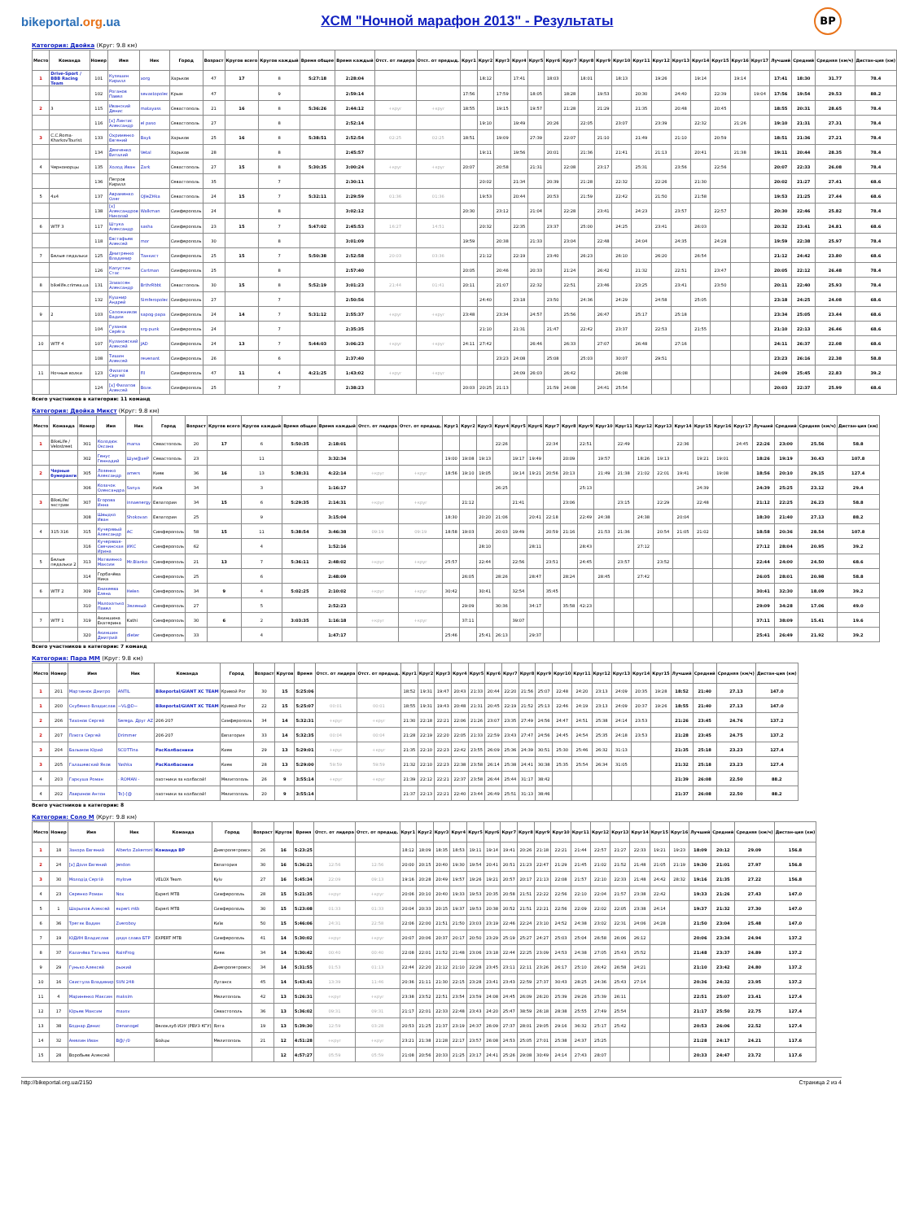bikeportal.org.ua
XCM "Ночной марафон 2013" - Результаты
BP
Категория: Двойка (Круг: 9.8 км)
| Место | Команда | Номер | Имя | Ник | Город | Возраст | Кругов всего | Кругов каждый | Время общее | Время каждый | Отст. от лидера | Отст. от предыд. | Круг1 | Круг2 | Круг3 | Круг4 | Круг5 | Круг6 | Круг7 | Круг8 | Круг9 | Круг10 | Круг11 | Круг12 | Круг13 | Круг14 | Круг15 | Круг16 | Круг17 | Лучший | Средний | Средняя (км/ч) | Дистан-ция (км) |
| --- | --- | --- | --- | --- | --- | --- | --- | --- | --- | --- | --- | --- | --- | --- | --- | --- | --- | --- | --- | --- | --- | --- | --- | --- | --- | --- | --- | --- | --- | --- | --- | --- | --- |
| 1 | Drive-Sport / BBB Racing Team | 101 | Кузяшин Кирилл | xorg | Харьков | 47 | 17 | 8 | 5:27:18 | 2:28:04 | | | | 18:12 | | 17:41 | | 18:03 | | 18:01 | | 18:13 | | 19:26 | | 19:14 | | 19:14 | | 17:41 | 18:30 | 31.77 | 78.4 |
| | | 102 | Роганов Павел | sevastopolec | Крым | 47 | | 9 | | 2:59:14 | | | 17:56 | | 17:59 | | 18:05 | | 18:28 | | 19:53 | | 20:30 | | 24:40 | | 22:39 | | 19:04 | 17:56 | 19:54 | 29.53 | 88.2 |
| 2 | 3 | 115 | Иванский Денис | matayass | Севастополь | 21 | 16 | 8 | 5:36:26 | 2:44:12 | +круг | +круг | 18:55 | | 19:15 | | 19:57 | | 21:28 | | 21:29 | | 21:35 | | 20:48 | | 20:45 | | | 18:55 | 20:31 | 28.65 | 78.4 |
| | | 116 | [x] Линтис Александр | el paso | Севастополь | 27 | | 8 | | 2:52:14 | | | | 19:10 | | 19:49 | | 20:26 | | 22:05 | | 23:07 | | 23:39 | | 22:32 | | 21:26 | | 19:10 | 21:31 | 27.31 | 78.4 |
| 3 | C.C.Roma-KharkovTourist | 133 | Охрименко Евгений | Bayk | Харьков | 25 | 16 | 8 | 5:38:51 | 2:52:54 | 02:25 | 02:25 | 18:51 | | 19:09 | | 27:39 | | 22:07 | | 21:10 | | 21:49 | | 21:10 | | 20:59 | | | 18:51 | 21:36 | 27.21 | 78.4 |
| | | 134 | Демченко Виталий | Vetal | Харьков | 28 | | 8 | | 2:45:57 | | | | 19:11 | | 19:56 | | 20:01 | | 21:36 | | 21:41 | | 21:13 | | 20:41 | | 21:38 | | 19:11 | 20:44 | 28.35 | 78.4 |
| 4 | Черноморцы | 135 | Холод Иван | Zark | Севастополь | 27 | 15 | 8 | 5:30:35 | 3:00:24 | +круг | +круг | 20:07 | | 20:58 | | 21:31 | | 22:08 | | 23:17 | | 25:31 | | 23:56 | | 22:56 | | | 20:07 | 22:33 | 26.08 | 78.4 |
| | | 136 | Петров Кирилл | | Севастополь | 35 | | 7 | | 2:30:11 | | | | 20:02 | | 21:34 | | 20:39 | | 21:28 | | 22:32 | | 22:26 | | 21:30 | | | | 20:02 | 21:27 | 27.41 | 68.6 |
| 5 | 4x4 | 137 | Авраменко Олег | OJIeZHka | Севастополь | 24 | 15 | 7 | 5:32:11 | 2:29:59 | 01:36 | 01:36 | | 19:53 | | 20:44 | | 20:53 | | 21:59 | | 22:42 | | 21:50 | | 21:58 | | | | 19:53 | 21:25 | 27.44 | 68.6 |
| | | 138 | [x] Александров Николай | Walkman | Симферополь | 24 | | 8 | | 3:02:12 | | | 20:30 | | 23:12 | | 21:04 | | 22:28 | | 23:41 | | 24:23 | | 23:57 | | 22:57 | | | 20:30 | 22:46 | 25.82 | 78.4 |
| 6 | WTF 3 | 117 | Штука Александр | sasha | Симферополь | 23 | 15 | 7 | 5:47:02 | 2:45:53 | 16:27 | 14:51 | | 20:32 | | 22:35 | | 23:37 | | 25:00 | | 24:25 | | 23:41 | | 26:03 | | | | 20:32 | 23:41 | 24.81 | 68.6 |
| | | 118 | Евстафьев Алексей | mor | Симферополь | 30 | | 8 | | 3:01:09 | | | 19:59 | | 20:38 | | 21:33 | | 23:04 | | 22:48 | | 24:04 | | 24:35 | | 24:28 | | | 19:59 | 22:38 | 25.97 | 78.4 |
| 7 | Белые педальки | 125 | Дмитренко Владимир | Танкист | Симферополь | 25 | 15 | 7 | 5:50:38 | 2:52:58 | 20:03 | 03:36 | | 21:12 | | 22:19 | | 23:40 | | 26:23 | | 26:10 | | 26:20 | | 26:54 | | | | 21:12 | 24:42 | 23.80 | 68.6 |
| | | 126 | Капустин Стас | Cartman | Симферополь | 25 | | 8 | | 2:57:40 | | | 20:05 | | 20:46 | | 20:33 | | 21:24 | | 26:42 | | 21:32 | | 22:51 | | 23:47 | | | 20:05 | 22:12 | 26.48 | 78.4 |
| 8 | bikelife.crimea.ua | 131 | Элиассен Александр | BrthrRbbt | Севастополь | 30 | 15 | 8 | 5:52:19 | 3:01:23 | 21:44 | 01:41 | 20:11 | | 21:07 | | 22:32 | | 22:51 | | 23:46 | | 23:25 | | 23:41 | | 23:50 | | | 20:11 | 22:40 | 25.93 | 78.4 |
| | | 132 | Кушнир Андрей | Simferopolec | Симферополь | 27 | | 7 | | 2:50:56 | | | | 24:40 | | 23:18 | | 23:50 | | 24:36 | | 24:29 | | 24:58 | | 25:05 | | | | 23:18 | 24:25 | 24.08 | 68.6 |
| 9 | 2 | 103 | Сапожников Вадим | sapog-papa | Симферополь | 24 | 14 | 7 | 5:31:12 | 2:55:37 | +круг | +круг | 23:48 | | 23:34 | | 24:57 | | 25:56 | | 26:47 | | 25:17 | | 25:18 | | | | | 23:34 | 25:05 | 23.44 | 68.6 |
| | | 104 | Гузанов Серёга | srg-punk | Симферополь | 24 | | 7 | | 2:35:35 | | | | 21:10 | | 21:31 | | 21:47 | | 22:42 | | 23:37 | | 22:53 | | 21:55 | | | | 21:10 | 22:13 | 26.46 | 68.6 |
| 10 | WTF 4 | 107 | Кулаковский Алексей | JAD | Симферополь | 24 | 13 | 7 | 5:44:03 | 3:06:23 | +круг | +круг | 24:11 | 27:42 | | | 26:46 | | 26:33 | | 27:07 | | 26:48 | | 27:16 | | | | | 24:11 | 26:37 | 22.08 | 68.6 |
| | | 108 | Тишин Алексей | revenant | Симферополь | 26 | | 6 | | 2:37:40 | | | | | 23:23 | 24:08 | | 25:08 | | 25:03 | | 30:07 | | 29:51 | | | | | | 23:23 | 26:16 | 22.38 | 58.8 |
| 11 | Ночные волки | 123 | Филатов Сергей | Fil | Симферополь | 47 | 11 | 4 | 4:21:25 | 1:43:02 | +круг | +круг | | | | 24:09 | 26:03 | | 26:42 | | | 26:08 | | | | | | | | 24:09 | 25:45 | 22.83 | 39.2 |
| | | 124 | [x] Филатов Алексей | Волк | Симферополь | 25 | | 7 | | 2:38:23 | | | 20:03 | 20:25 | 21:13 | | | 21:59 | 24:08 | | 24:41 | 25:54 | | | | | | | | 20:03 | 22:37 | 25.99 | 68.6 |
Всего участников в категории: 11 команд
Категория: Двойка Микст (Круг: 9.8 км)
| Место | Команда | Номер | Имя | Ник | Город | Возраст | Кругов всего | Кругов каждый | Время общее | Время каждый | Отст. от лидера | Отст. от предыд. | Круг1 | Круг2 | Круг3 | Круг4 | Круг5 | Круг6 | Круг7 | Круг8 | Круг9 | Круг10 | Круг11 | Круг12 | Круг13 | Круг14 | Круг15 | Круг16 | Круг17 | Лучший | Средний | Средняя (км/ч) | Дистан-ция (км) |
| --- | --- | --- | --- | --- | --- | --- | --- | --- | --- | --- | --- | --- | --- | --- | --- | --- | --- | --- | --- | --- | --- | --- | --- | --- | --- | --- | --- | --- | --- | --- | --- | --- | --- |
| 1 | BikeLife / Velostreet | 301 | Колодюк Оксана | marsa | Севастополь | 20 | 17 | 6 | 5:50:35 | 2:18:01 | | | | | | 22:26 | | | 22:34 | | 22:51 | | 22:49 | | | 22:36 | | | 24:45 | 22:26 | 23:00 | 25.56 | 58.8 |
| | | 302 | Генус Геннадий | Шум@хеР | Севастополь | 23 | | 11 | | 3:32:34 | | | 19:00 | 19:08 | 19:13 | | 19:17 | 19:49 | | 20:09 | | 19:57 | | 18:26 | 19:13 | | 19:21 | 19:01 | | 18:26 | 19:19 | 30.43 | 107.8 |
| 2 | Черные бумеранги | 305 | Лозенко Александр | amers | Киев | 36 | 16 | 13 | 5:38:31 | 4:22:14 | +круг | +круг | 18:56 | 19:10 | 19:05 | | 19:14 | 19:21 | 20:56 | 20:13 | | 21:49 | 21:38 | 21:02 | 22:01 | 19:41 | | 19:08 | | 18:56 | 20:10 | 29.15 | 127.4 |
| | | 306 | Козачок Олександра | Sanya | Київ | 34 | | 3 | | 1:16:17 | | | | | | 26:25 | | | | | 25:13 | | | | | | 24:39 | | | 24:39 | 25:25 | 23.12 | 29.4 |
| 3 | BikeLife/экстрим | 307 | Егорова Инна | innaenergy | Евпатория | 34 | 15 | 6 | 5:29:35 | 2:14:31 | +круг | +круг | | 21:12 | | | 21:41 | | | 23:06 | | | 23:15 | | 22:29 | | 22:48 | | | 21:12 | 22:25 | 26.23 | 58.8 |
| | | 308 | Швыдко Иван | Shokovan | Евпатория | 25 | | 9 | | 3:15:04 | | | 18:30 | | 20:20 | 21:06 | | 20:41 | 22:18 | | 22:49 | 24:38 | | 24:38 | | 20:04 | | | | 18:30 | 21:40 | 27.13 | 88.2 |
| 4 | 315-316 | 315 | Кучерявый Александр | AC | Симферополь | 58 | 15 | 11 | 5:38:54 | 3:46:38 | 09:19 | 09:19 | 18:58 | 19:03 | | 20:03 | 19:49 | | 20:59 | 21:16 | | 21:53 | 21:36 | | 20:54 | 21:05 | 21:02 | | | 18:58 | 20:36 | 28.54 | 107.8 |
| | | 316 | Кучерявая-Свечинская Ирина | ИКС | Симферополь | 62 | | 4 | | 1:52:16 | | | | | 28:10 | | | 28:11 | | | 28:43 | | | 27:12 | | | | | | 27:12 | 28:04 | 20.95 | 39.2 |
| 5 | Белые педальки 2 | 313 | Матвиенко Максим | Mr.Bianko | Симферополь | 21 | 13 | 7 | 5:36:11 | 2:48:02 | +круг | +круг | 25:57 | | 22:44 | | 22:56 | | 23:51 | | 24:45 | | 23:57 | | 23:52 | | | | | 22:44 | 24:00 | 24.50 | 68.6 |
| | | 314 | Горбачёва Ника | | Симферополь | 25 | | 6 | | 2:48:09 | | | | 26:05 | | 28:26 | | 28:47 | | 28:24 | | 28:45 | | 27:42 | | | | | | 26:05 | 28:01 | 20.98 | 58.8 |
| 6 | WTF 2 | 309 | Еникеева Елена | Helen | Симферополь | 34 | 9 | 4 | 5:02:25 | 2:10:02 | +круг | +круг | 30:42 | | 30:41 | | 32:54 | | 35:45 | | | | | | | | | | | 30:41 | 32:30 | 18.09 | 39.2 |
| | | 310 | Малохатько Павел | Зеленый | Симферополь | 27 | | 5 | | 2:52:23 | | | | 29:09 | | 30:36 | | 34:17 | | 35:58 | 42:23 | | | | | | | | | 29:09 | 34:28 | 17.06 | 49.0 |
| 7 | WTF 1 | 319 | Акиншина Екатерина | Kathi | Симферополь | 30 | 6 | 2 | 3:03:35 | 1:16:18 | +круг | +круг | | 37:11 | | | 39:07 | | | | | | | | | | | | | 37:11 | 38:09 | 15.41 | 19.6 |
| | | 320 | Акиншин Дмитрий | dieter | Симферополь | 33 | | 4 | | 1:47:17 | | | 25:46 | | 25:41 | 26:13 | | 29:37 | | | | | | | | | | | | 25:41 | 26:49 | 21.92 | 39.2 |
Всего участников в категории: 7 команд
Категория: Пара ММ (Круг: 9.8 км)
| Место | Номер | Имя | Ник | Команда | Город | Возраст | Кругов | Время | Отст. от лидера | Отст. от предыд. | Круг1 | Круг2 | Круг3 | Круг4 | Круг5 | Круг6 | Круг7 | Круг8 | Круг9 | Круг10 | Круг11 | Круг12 | Круг13 | Круг14 | Круг15 | Лучший | Средний | Средняя (км/ч) | Дистан-ция (км) |
| --- | --- | --- | --- | --- | --- | --- | --- | --- | --- | --- | --- | --- | --- | --- | --- | --- | --- | --- | --- | --- | --- | --- | --- | --- | --- | --- | --- | --- | --- |
| 1 | 201 | Мартинюк Дмитро | ANTIL | Bikeportal/GIANT XC TEAM | Кривой Рог | 30 | 15 | 5:25:06 | | | 18:52 | 19:31 | 19:47 | 20:43 | 21:33 | 20:44 | 22:20 | 21:56 | 25:07 | 22:48 | 24:20 | 23:13 | 24:09 | 20:35 | 19:28 | 18:52 | 21:40 | 27.13 | 147.0 |
| 1 | 200 | Скубенко Владислав | ~VL@D~ | Bikeportal/GIANT XC TEAM | Кривой Рог | 22 | 15 | 5:25:07 | 00:01 | 00:01 | 18:55 | 19:31 | 19:43 | 20:48 | 21:31 | 20:45 | 22:19 | 21:52 | 25:13 | 22:46 | 24:19 | 23:13 | 24:09 | 20:37 | 19:26 | 18:55 | 21:40 | 27.13 | 147.0 |
| 2 | 206 | Тихонов Сергей | Serega. Друг AZ | 206-207 | Симферополь | 34 | 14 | 5:32:31 | +круг | +круг | 21:30 | 22:18 | 22:21 | 22:06 | 21:26 | 23:07 | 23:35 | 27:49 | 24:56 | 24:47 | 24:51 | 25:38 | 24:14 | 23:53 | | 21:26 | 23:45 | 24.76 | 137.2 |
| 2 | 207 | Плюта Сергей | Drimmer | 206-207 | Евпатория | 33 | 14 | 5:32:35 | 00:04 | 00:04 | 21:28 | 22:19 | 22:20 | 22:05 | 21:33 | 22:59 | 23:43 | 27:47 | 24:56 | 24:45 | 24:54 | 25:35 | 24:18 | 23:53 | | 21:28 | 23:45 | 24.75 | 137.2 |
| 3 | 204 | Балымов Юрий | SCOTTina | РасКолбасники | Киев | 29 | 13 | 5:29:01 | +круг | +круг | 21:35 | 22:10 | 22:23 | 22:42 | 23:55 | 26:09 | 25:36 | 24:39 | 30:51 | 25:30 | 25:46 | 26:32 | 31:13 | | | 21:35 | 25:18 | 23.23 | 127.4 |
| 3 | 205 | Галашевский Яков | Yashka | РасКолбасники | Киев | 28 | 13 | 5:29:00 | 59:59 | 59:59 | 21:32 | 22:10 | 22:23 | 22:38 | 23:58 | 26:14 | 25:38 | 24:41 | 30:38 | 25:35 | 25:54 | 26:34 | 31:05 | | | 21:32 | 25:18 | 23.23 | 127.4 |
| 4 | 203 | Гаркуша Роман | - ROMAN - | охотники за колбасой! | Мелитополь | 26 | 9 | 3:55:14 | +круг | +круг | 21:39 | 22:12 | 22:21 | 22:37 | 23:58 | 26:44 | 25:44 | 31:17 | 38:42 | | | | | | | 21:39 | 26:08 | 22.50 | 88.2 |
| 4 | 202 | Лавринов Антон | To}{@ | охотники за колбасой! | Мелитополь | 20 | 9 | 3:55:14 | | | 21:37 | 22:13 | 22:21 | 22:40 | 23:44 | 26:49 | 25:51 | 31:13 | 38:46 | | | | | | | 21:37 | 26:08 | 22.50 | 88.2 |
Всего участников в категории: 8
Категория: Соло М (Круг: 9.8 км)
| Место | Номер | Имя | Ник | Команда | Город | Возраст | Кругов | Время | Отст. от лидера | Отст. от предыд. | Круг1 | Круг2 | Круг3 | Круг4 | Круг5 | Круг6 | Круг7 | Круг8 | Круг9 | Круг10 | Круг11 | Круг12 | Круг13 | Круг14 | Круг15 | Круг16 | Лучший | Средний | Средняя (км/ч) | Дистан-ция (км) |
| --- | --- | --- | --- | --- | --- | --- | --- | --- | --- | --- | --- | --- | --- | --- | --- | --- | --- | --- | --- | --- | --- | --- | --- | --- | --- | --- | --- | --- | --- | --- |
| 1 | 18 | Закора Евгений | Alberto Zakerroni | Команда BP | Днепропетровск | 26 | 16 | 5:23:25 | | | 18:12 | 18:09 | 18:35 | 18:53 | 19:11 | 19:14 | 19:41 | 20:26 | 21:18 | 22:21 | 21:44 | 22:57 | 21:27 | 22:33 | 19:21 | 19:23 | 18:09 | 20:12 | 29.09 | 156.8 |
| 2 | 24 | [x] Доля Евгений | jendon | | Евпатория | 30 | 16 | 5:36:21 | 12:56 | 12:56 | 20:00 | 20:15 | 20:40 | 19:30 | 19:54 | 20:41 | 20:51 | 21:23 | 22:47 | 21:29 | 21:45 | 21:02 | 21:52 | 21:48 | 21:05 | 21:19 | 19:30 | 21:01 | 27.97 | 156.8 |
| 3 | 30 | Молодід Сергій | mylove | VELOX Team | Kyiv | 27 | 16 | 5:45:34 | 22:09 | 09:13 | 19:16 | 20:28 | 20:49 | 19:57 | 19:26 | 19:21 | 20:57 | 20:17 | 21:13 | 22:08 | 21:57 | 22:10 | 22:33 | 21:48 | 24:42 | 28:32 | 19:16 | 21:35 | 27.22 | 156.8 |
| 4 | 23 | Серенко Роман | Nox | Expert MTB | Симферополь | 28 | 15 | 5:21:35 | +круг | +круг | 20:06 | 20:10 | 20:40 | 19:33 | 19:53 | 20:35 | 20:58 | 21:51 | 22:22 | 22:56 | 22:10 | 22:04 | 21:57 | 23:38 | 22:42 | | 19:33 | 21:26 | 27.43 | 147.0 |
| 5 | 1 | Шарыпов Алексей | expert mtb | Expert MTB | Симферополь | 30 | 15 | 5:23:08 | 01:33 | 01:33 | 20:04 | 20:33 | 20:15 | 19:37 | 19:53 | 20:38 | 20:52 | 21:51 | 22:21 | 22:56 | 22:09 | 22:02 | 22:05 | 23:38 | 24:14 | | 19:37 | 21:32 | 27.30 | 147.0 |
| 6 | 36 | Третяк Вадим | Zveroboy | | Київ | 50 | 15 | 5:46:06 | 24:31 | 22:58 | 22:06 | 22:00 | 21:51 | 21:50 | 23:03 | 23:19 | 22:46 | 22:24 | 23:10 | 24:52 | 24:38 | 23:02 | 22:31 | 24:06 | 24:28 | | 21:50 | 23:04 | 25.48 | 147.0 |
| 7 | 19 | ЮДИН Владислав | дядя слава БТР | EXPERT MTB | Симферополь | 41 | 14 | 5:30:02 | +круг | +круг | 20:07 | 20:06 | 20:37 | 20:17 | 20:50 | 23:29 | 25:19 | 25:27 | 24:27 | 25:03 | 25:04 | 26:58 | 26:06 | 26:12 | | | 20:06 | 23:34 | 24.94 | 137.2 |
| 8 | 37 | Калачёва Татьяна | RainFrog | | Киев | 34 | 14 | 5:30:42 | 00:40 | 00:40 | 22:08 | 22:01 | 21:52 | 21:48 | 23:06 | 23:18 | 22:44 | 22:25 | 23:09 | 24:53 | 24:38 | 27:05 | 25:43 | 25:52 | | | 21:48 | 23:37 | 24.89 | 137.2 |
| 9 | 29 | Гунько Алексей | рыжий | | Днепропетровск | 34 | 14 | 5:31:55 | 01:53 | 01:13 | 22:44 | 22:20 | 21:12 | 21:10 | 22:28 | 23:45 | 23:11 | 22:11 | 23:26 | 26:17 | 25:10 | 26:42 | 26:58 | 24:21 | | | 21:10 | 23:42 | 24.80 | 137.2 |
| 10 | 16 | Свистула Владимир | SVN 248 | | Луганск | 45 | 14 | 5:43:41 | 13:39 | 11:46 | 20:36 | 21:11 | 21:30 | 22:15 | 23:28 | 23:41 | 23:43 | 22:59 | 27:37 | 30:43 | 28:25 | 24:36 | 25:43 | 27:14 | | | 20:36 | 24:32 | 23.95 | 137.2 |
| 11 | 4 | Мариненко Максим | maksim | | Мелитополь | 42 | 13 | 5:26:31 | +круг | +круг | 23:38 | 23:52 | 22:51 | 23:54 | 23:59 | 24:08 | 24:45 | 26:09 | 26:20 | 25:39 | 29:26 | 25:39 | 26:11 | | | | 22:51 | 25:07 | 23.41 | 127.4 |
| 12 | 17 | Юрьев Максим | maxsv | | Севастополь | 36 | 13 | 5:36:02 | 09:31 | 09:31 | 21:17 | 22:01 | 22:33 | 22:48 | 23:43 | 24:20 | 25:47 | 38:59 | 26:18 | 28:38 | 25:55 | 27:49 | 25:54 | | | | 21:17 | 25:50 | 22.75 | 127.4 |
| 13 | 38 | Боднар Денис | Denanogel | Велоклуб ИЭУ (РВУЗ КГУ) | Ялта | 19 | 13 | 5:39:30 | 12:59 | 03:28 | 20:53 | 21:25 | 21:37 | 23:19 | 24:37 | 26:09 | 27:37 | 28:01 | 29:05 | 29:16 | 36:32 | 25:17 | 25:42 | | | | 20:53 | 26:06 | 22.52 | 127.4 |
| 14 | 32 | Амелин Иван | B@/-/0 | Бойцы | Мелитополь | 21 | 12 | 4:51:28 | +круг | +круг | 23:21 | 21:38 | 21:28 | 22:17 | 23:57 | 26:08 | 24:53 | 25:05 | 27:01 | 25:38 | 24:37 | 25:25 | | | | | 21:28 | 24:17 | 24.21 | 117.6 |
| 15 | 28 | Воробьев Алексей | | | | | 12 | 4:57:27 | 05:59 | 05:59 | 21:08 | 20:56 | 20:33 | 21:25 | 23:17 | 24:41 | 25:26 | 29:08 | 30:49 | 24:14 | 27:43 | 28:07 | | | | | 20:33 | 24:47 | 23.72 | 117.6 |
http://bikeportal.org.ua/2150 Страница 2 из 4